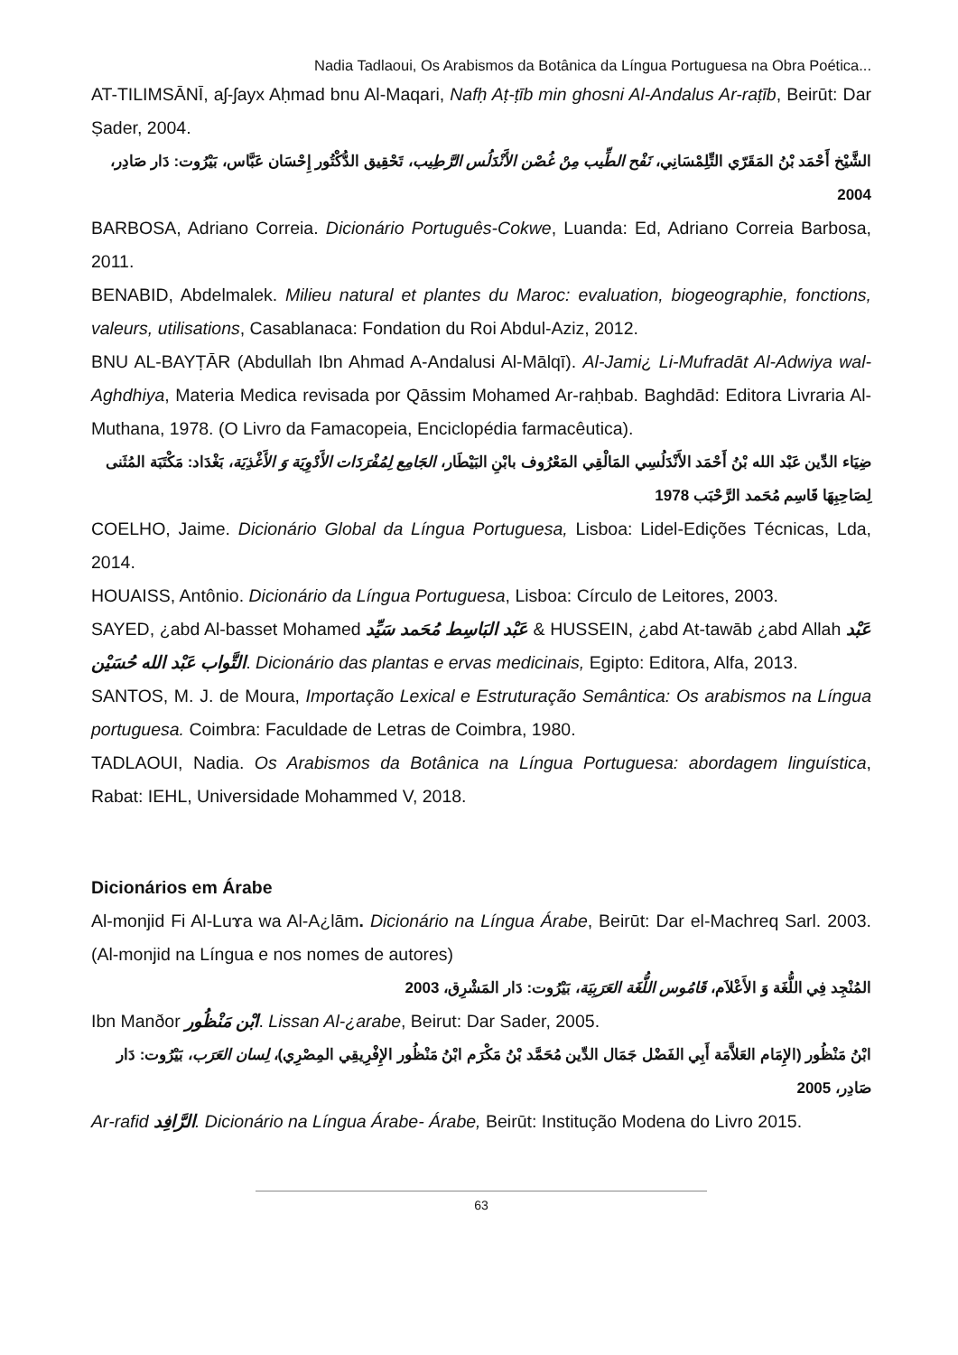Nadia Tadlaoui, Os Arabismos da Botânica da Língua Portuguesa na Obra Poética...
AT-TILIMSĀNĪ, aʃ-ʃayx Aḥmad bnu Al-Maqari, Nafḥ Aṭ-ṭīb min ghosni Al-Andalus Ar-raṭīb, Beirūt: Dar Ṣader, 2004.
الشَّيْخ أَحْمَد بْنُ المَقَرّي التِّلِمْسَانِي، نَفْح الطِّيب مِنْ غُصْن الأَنْدَلُس الرَّطِيب، تَحْقِيق الدُّكْتُور إِحْسَان عَبَّاس، بَيْرُوت: دَار صَادِر، 2004
BARBOSA, Adriano Correia. Dicionário Português-Cokwe, Luanda: Ed, Adriano Correia Barbosa, 2011.
BENABID, Abdelmalek. Milieu natural et plantes du Maroc: evaluation, biogeographie, fonctions, valeurs, utilisations, Casablanaca: Fondation du Roi Abdul-Aziz, 2012.
BNU AL-BAYṬĀR (Abdullah Ibn Ahmad A-Andalusi Al-Mālqī). Al-Jami¿ Li-Mufradāt Al-Adwiya wal-Aghdhiya, Materia Medica revisada por Qāssim Mohamed Ar-raḥbab. Baghdād: Editora Livraria Al-Muthana, 1978. (O Livro da Famacopeia, Enciclopédia farmacêutica).
ضِيَاء الدِّين عَبْد الله بْنُ أَحْمَد الأَنْدَلُسِي المَالْقِي المَعْرُوف بابْنِ البَيْطَار، الجَامِع لِمُفْرَدَات الأَدْوِيَة وَ الأَغْذِيَة، بَغْدَاد: مَكْتَبَة المُثَنى لِصَاحِبِهَا قَاسِم مُحَمد الرَّحْبَب 1978
COELHO, Jaime. Dicionário Global da Língua Portuguesa, Lisboa: Lidel-Edições Técnicas, Lda, 2014.
HOUAISS, Antônio. Dicionário da Língua Portuguesa, Lisboa: Círculo de Leitores, 2003.
SAYED, ¿abd Al-basset Mohamed عَبْد البَاسِط مُحَمد سَيِّد & HUSSEIN, ¿abd At-tawāb ¿abd Allah عَبْد التَّواب عَبْد الله حُسَيْن. Dicionário das plantas e ervas medicinais, Egipto: Editora, Alfa, 2013.
SANTOS, M. J. de Moura, Importação Lexical e Estruturação Semântica: Os arabismos na Língua portuguesa. Coimbra: Faculdade de Letras de Coimbra, 1980.
TADLAOUI, Nadia. Os Arabismos da Botânica na Língua Portuguesa: abordagem linguística, Rabat: IEHL, Universidade Mohammed V, 2018.
Dicionários em Árabe
Al-monjid Fi Al-Luɤa wa Al-A¿lām. Dicionário na Língua Árabe, Beirūt: Dar el-Machreq Sarl. 2003. (Al-monjid na Língua e nos nomes de autores)
المُنْجِد فِي اللُّغَة وَ الأَعْلاَم، قَامُوس اللُّغَة العَرَبِيَة، بَيْرُوت: دَار المَشْرِق، 2003
Ibn Manðor ابْن مَنْظُور. Lissan Al-¿arabe, Beirut: Dar Sader, 2005.
ابْنُ مَنْظُور (الإِمَام العَلاَّمَة أَبِي الفَضْل جَمَال الدِّين مُحَمَّد بْنُ مَكْرَم ابْنُ مَنْظُور الإِفْرِيقِي المِصْرِي)، لِسان العَرَب، بَيْرُوت: دَار صَادِر، 2005
Ar-rafid الرَّافِد. Dicionário na Língua Árabe- Árabe, Beirūt: Institução Modena do Livro 2015.
63